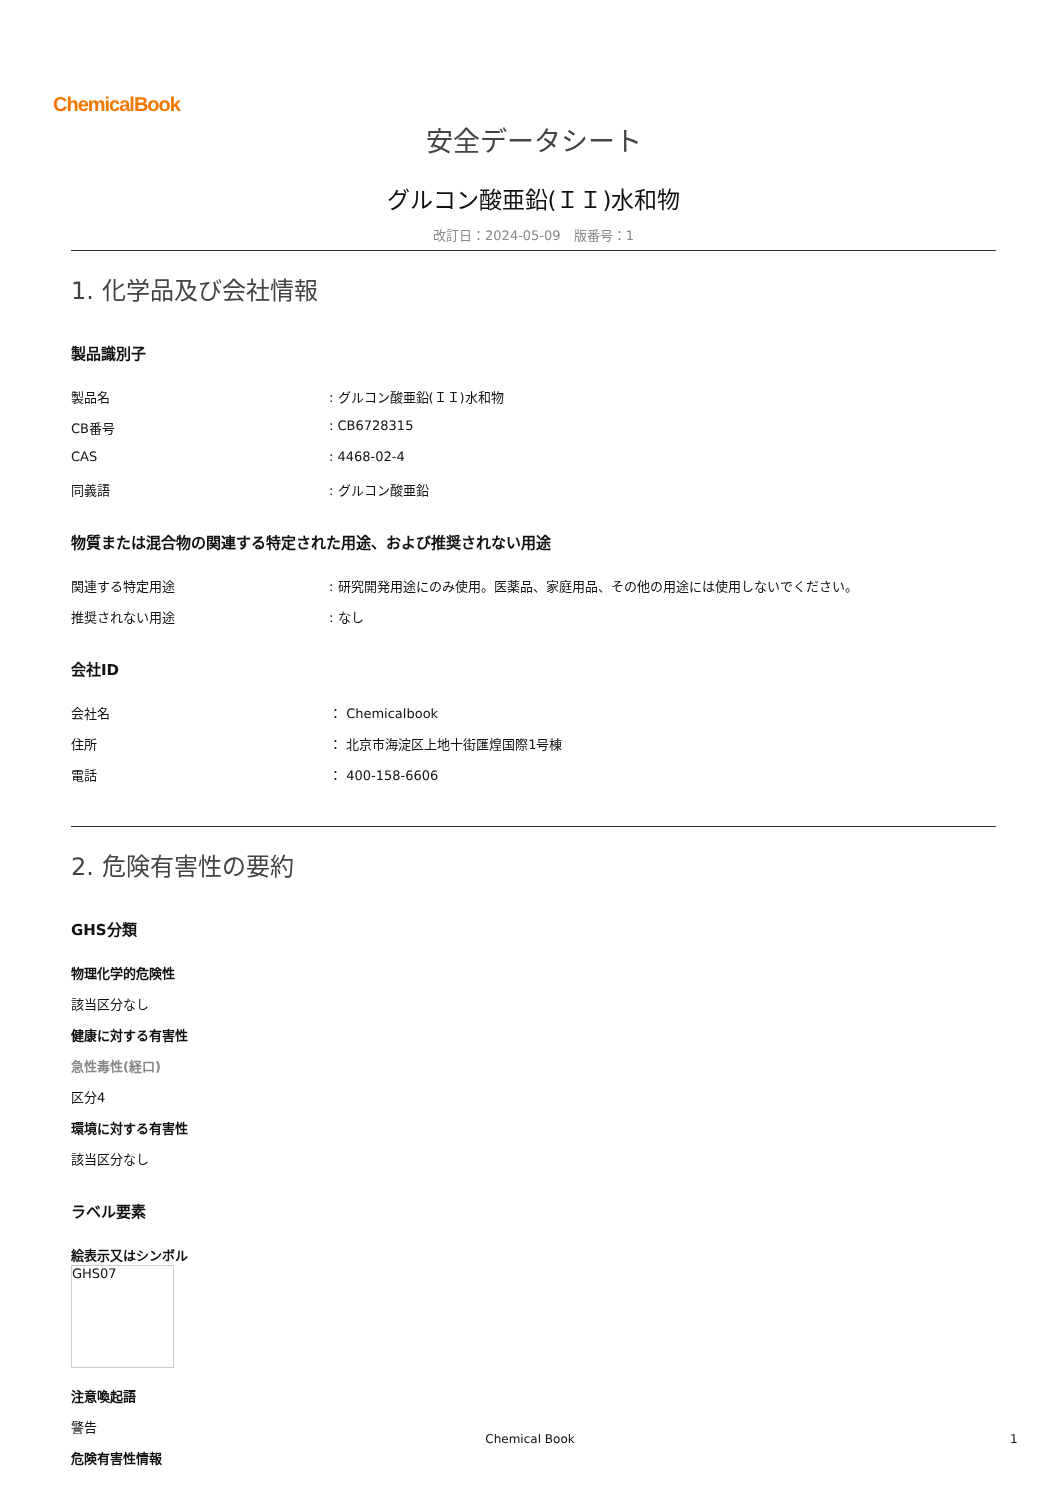ChemicalBook
安全データシート
グルコン酸亜鉛(ＩＩ)水和物
改訂日：2024-05-09　版番号：1
1. 化学品及び会社情報
製品識別子
製品名: グルコン酸亜鉛(ＩＩ)水和物
CB番号: CB6728315
CAS: 4468-02-4
同義語: グルコン酸亜鉛
物質または混合物の関連する特定された用途、および推奨されない用途
関連する特定用途: 研究開発用途にのみ使用。医薬品、家庭用品、その他の用途には使用しないでください。
推奨されない用途: なし
会社ID
会社名 ： Chemicalbook
住所 ： 北京市海淀区上地十街匯煌国際1号棟
電話 ： 400-158-6606
2. 危険有害性の要約
GHS分類
物理化学的危険性
該当区分なし
健康に対する有害性
急性毒性(経口)
区分4
環境に対する有害性
該当区分なし
ラベル要素
絵表示又はシンボル
GHS07
注意喚起語
警告
危険有害性情報
Chemical Book 1